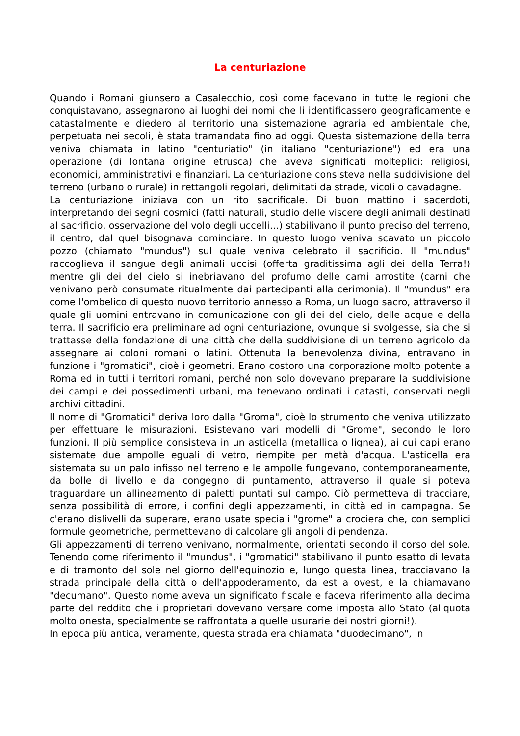La centuriazione
Quando i Romani giunsero a Casalecchio, così come facevano in tutte le regioni che conquistavano, assegnarono ai luoghi dei nomi che li identificassero geograficamente e catastalmente e diedero al territorio una sistemazione agraria ed ambientale che, perpetuata nei secoli, è stata tramandata fino ad oggi. Questa sistemazione della terra veniva chiamata in latino "centuriatio" (in italiano "centuriazione") ed era una operazione (di lontana origine etrusca) che aveva significati molteplici: religiosi, economici, amministrativi e finanziari. La centuriazione consisteva nella suddivisione del terreno (urbano o rurale) in rettangoli regolari, delimitati da strade, vicoli o cavadagne.
La centuriazione iniziava con un rito sacrificale. Di buon mattino i sacerdoti, interpretando dei segni cosmici (fatti naturali, studio delle viscere degli animali destinati al sacrificio, osservazione del volo degli uccelli…) stabilivano il punto preciso del terreno, il centro, dal quel bisognava cominciare. In questo luogo veniva scavato un piccolo pozzo (chiamato "mundus") sul quale veniva celebrato il sacrificio. Il "mundus" raccoglieva il sangue degli animali uccisi (offerta graditissima agli dei della Terra!) mentre gli dei del cielo si inebriavano del profumo delle carni arrostite (carni che venivano però consumate ritualmente dai partecipanti alla cerimonia). Il "mundus" era come l'ombelico di questo nuovo territorio annesso a Roma, un luogo sacro, attraverso il quale gli uomini entravano in comunicazione con gli dei del cielo, delle acque e della terra. Il sacrificio era preliminare ad ogni centuriazione, ovunque si svolgesse, sia che si trattasse della fondazione di una città che della suddivisione di un terreno agricolo da assegnare ai coloni romani o latini. Ottenuta la benevolenza divina, entravano in funzione i "gromatici", cioè i geometri. Erano costoro una corporazione molto potente a Roma ed in tutti i territori romani, perché non solo dovevano preparare la suddivisione dei campi e dei possedimenti urbani, ma tenevano ordinati i catasti, conservati negli archivi cittadini.
Il nome di "Gromatici" deriva loro dalla "Groma", cioè lo strumento che veniva utilizzato per effettuare le misurazioni. Esistevano vari modelli di "Grome", secondo le loro funzioni. Il più semplice consisteva in un asticella (metallica o lignea), ai cui capi erano sistemate due ampolle eguali di vetro, riempite per metà d'acqua. L'asticella era sistemata su un palo infisso nel terreno e le ampolle fungevano, contemporaneamente, da bolle di livello e da congegno di puntamento, attraverso il quale si poteva traguardare un allineamento di paletti puntati sul campo. Ciò permetteva di tracciare, senza possibilità di errore, i confini degli appezzamenti, in città ed in campagna. Se c'erano dislivelli da superare, erano usate speciali "grome" a crociera che, con semplici formule geometriche, permettevano di calcolare gli angoli di pendenza.
Gli appezzamenti di terreno venivano, normalmente, orientati secondo il corso del sole. Tenendo come riferimento il "mundus", i "gromatici" stabilivano il punto esatto di levata e di tramonto del sole nel giorno dell'equinozio e, lungo questa linea, tracciavano la strada principale della città o dell'appoderamento, da est a ovest, e la chiamavano "decumano". Questo nome aveva un significato fiscale e faceva riferimento alla decima parte del reddito che i proprietari dovevano versare come imposta allo Stato (aliquota molto onesta, specialmente se raffrontata a quelle usurarie dei nostri giorni!).
In epoca più antica, veramente, questa strada era chiamata "duodecimano", in